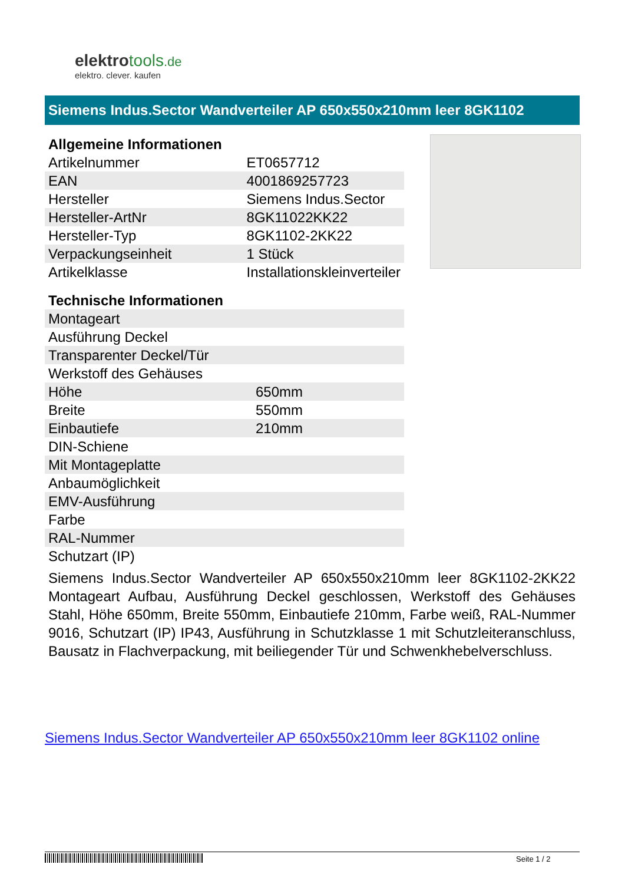elektrotools.de
elektro. clever. kaufen
Siemens Indus.Sector Wandverteiler AP 650x550x210mm leer 8GK1102
Allgemeine Informationen
| Artikelnummer | ET0657712 |
| EAN | 4001869257723 |
| Hersteller | Siemens Indus.Sector |
| Hersteller-ArtNr | 8GK11022KK22 |
| Hersteller-Typ | 8GK1102-2KK22 |
| Verpackungseinheit | 1 Stück |
| Artikelklasse | Installationskleinverteiler |
Technische Informationen
| Montageart | |
| Ausführung Deckel | |
| Transparenter Deckel/Tür | |
| Werkstoff des Gehäuses | |
| Höhe | 650mm |
| Breite | 550mm |
| Einbautiefe | 210mm |
| DIN-Schiene | |
| Mit Montageplatte | |
| Anbaumöglichkeit | |
| EMV-Ausführung | |
| Farbe | |
| RAL-Nummer | |
| Schutzart (IP) | |
Siemens Indus.Sector Wandverteiler AP 650x550x210mm leer 8GK1102-2KK22 Montageart Aufbau, Ausführung Deckel geschlossen, Werkstoff des Gehäuses Stahl, Höhe 650mm, Breite 550mm, Einbautiefe 210mm, Farbe weiß, RAL-Nummer 9016, Schutzart (IP) IP43, Ausführung in Schutzklasse 1 mit Schutzleiteranschluss, Bausatz in Flachverpackung, mit beiliegender Tür und Schwenkhebelverschluss.
Siemens Indus.Sector Wandverteiler AP 650x550x210mm leer 8GK1102 online
Seite 1 / 2